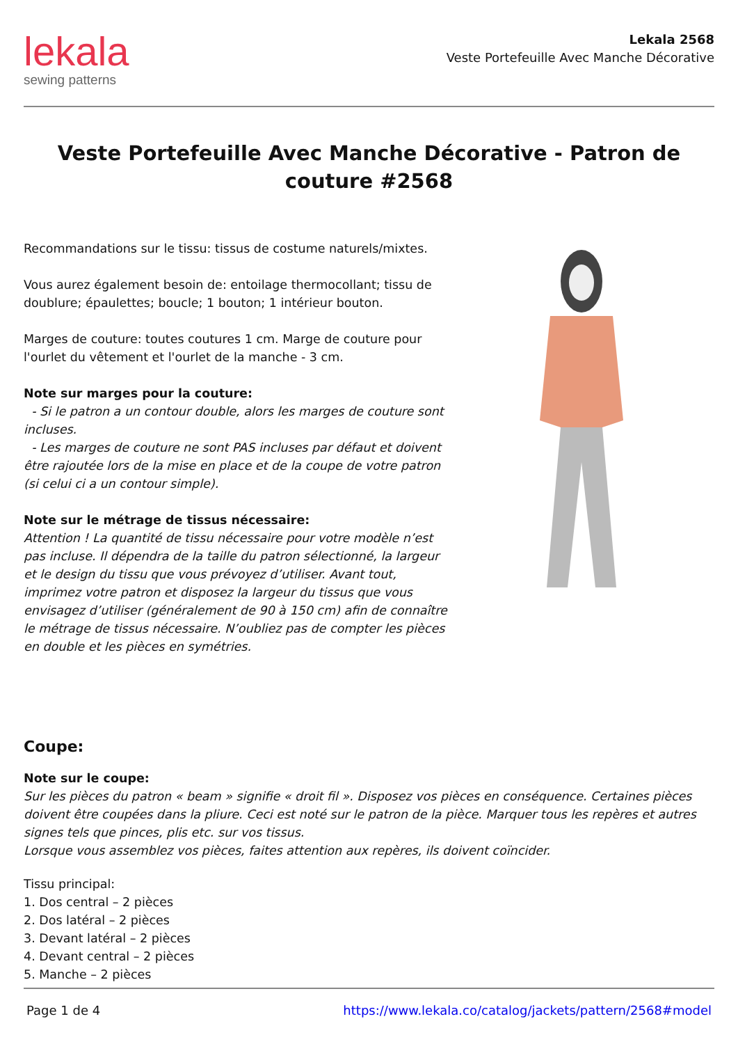lekala
sewing patterns
Lekala 2568
Veste Portefeuille Avec Manche Décorative
Veste Portefeuille Avec Manche Décorative - Patron de couture #2568
Recommandations sur le tissu: tissus de costume naturels/mixtes.
Vous aurez également besoin de: entoilage thermocollant; tissu de doublure; épaulettes; boucle; 1 bouton; 1 intérieur bouton.
Marges de couture: toutes coutures 1 cm. Marge de couture pour l'ourlet du vêtement et l'ourlet de la manche - 3 cm.
Note sur marges pour la couture:
- Si le patron a un contour double, alors les marges de couture sont incluses.
- Les marges de couture ne sont PAS incluses par défaut et doivent être rajoutée lors de la mise en place et de la coupe de votre patron (si celui ci a un contour simple).
Note sur le métrage de tissus nécessaire:
Attention ! La quantité de tissu nécessaire pour votre modèle n’est pas incluse. Il dépendra de la taille du patron sélectionné, la largeur et le design du tissu que vous prévoyez d’utiliser. Avant tout, imprimez votre patron et disposez la largeur du tissus que vous envisagez d’utiliser (généralement de 90 à 150 cm) afin de connaître le métrage de tissus nécessaire. N’oubliez pas de compter les pièces en double et les pièces en symétries.
Coupe:
Note sur le coupe:
Sur les pièces du patron « beam » signifie « droit fil ». Disposez vos pièces en conséquence. Certaines pièces doivent être coupées dans la pliure. Ceci est noté sur le patron de la pièce. Marquer tous les repères et autres signes tels que pinces, plis etc. sur vos tissus.
Lorsque vous assemblez vos pièces, faites attention aux repères, ils doivent coïncider.
Tissu principal:
1. Dos central – 2 pièces
2. Dos latéral – 2 pièces
3. Devant latéral – 2 pièces
4. Devant central – 2 pièces
5. Manche – 2 pièces
Page 1 de 4 https://www.lekala.co/catalog/jackets/pattern/2568#model